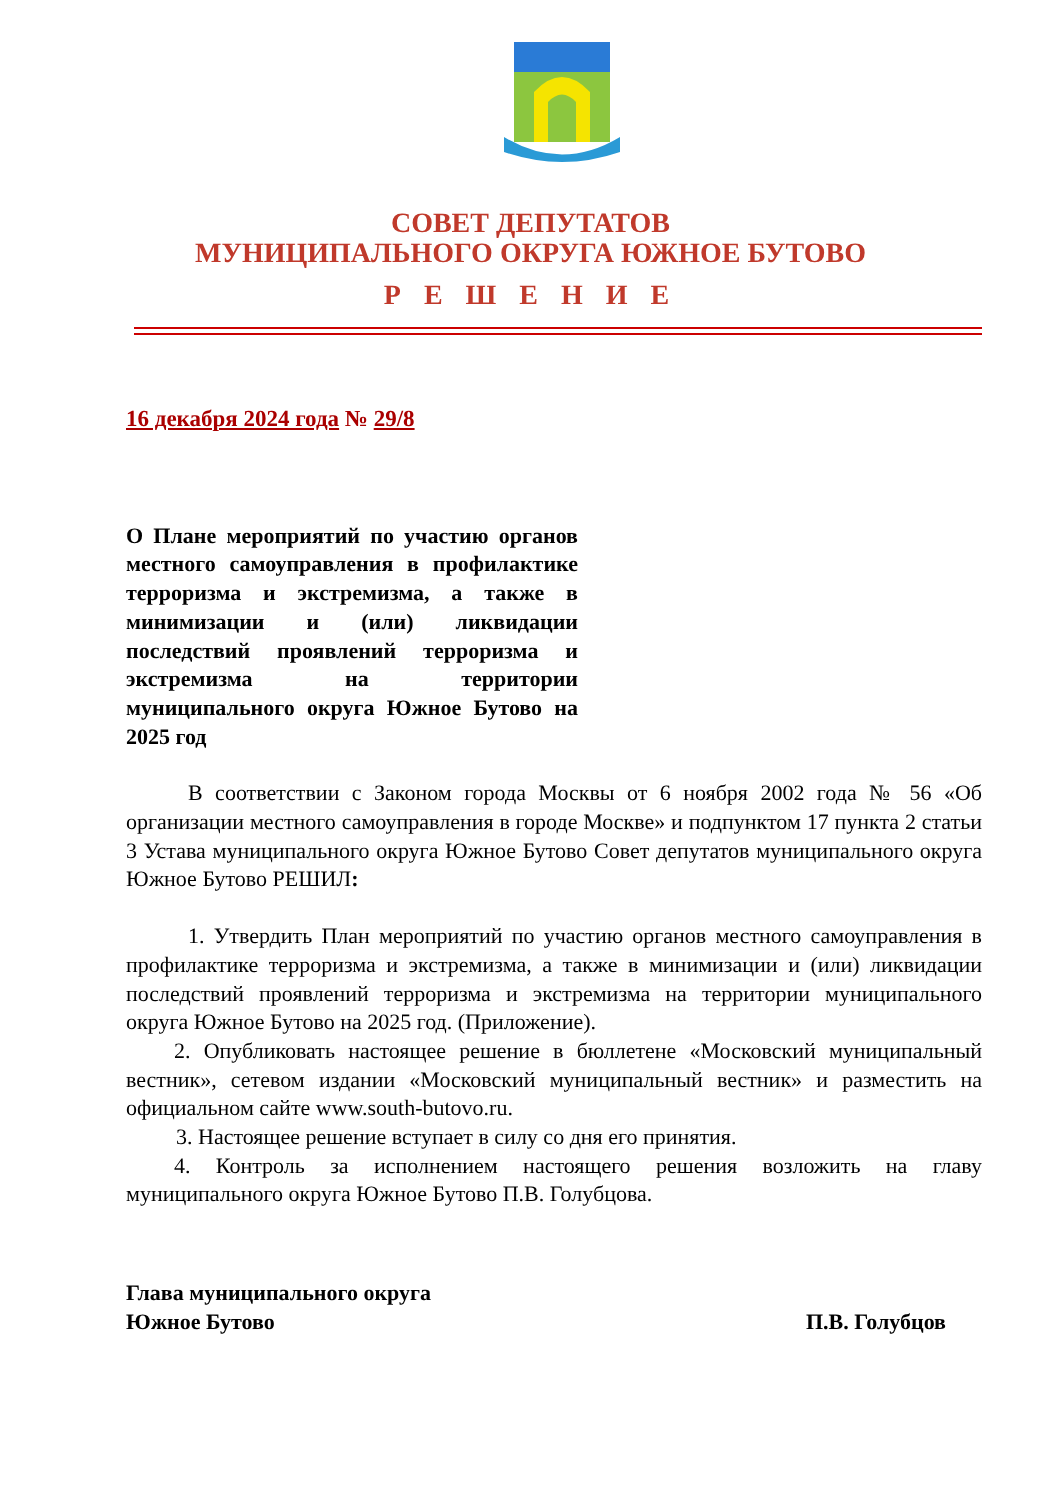СОВЕТ ДЕПУТАТОВ
МУНИЦИПАЛЬНОГО ОКРУГА ЮЖНОЕ БУТОВО
Р Е Ш Е Н И Е
16 декабря 2024 года № 29/8
О Плане мероприятий по участию органов местного самоуправления в профилактике терроризма и экстремизма, а также в минимизации и (или) ликвидации последствий проявлений терроризма и экстремизма на территории муниципального округа Южное Бутово на 2025 год
В соответствии с Законом города Москвы от 6 ноября 2002 года № 56 «Об организации местного самоуправления в городе Москве» и подпунктом 17 пункта 2 статьи 3 Устава муниципального округа Южное Бутово Совет депутатов муниципального округа Южное Бутово РЕШИЛ:
1. Утвердить План мероприятий по участию органов местного самоуправления в профилактике терроризма и экстремизма, а также в минимизации и (или) ликвидации последствий проявлений терроризма и экстремизма на территории муниципального округа Южное Бутово на 2025 год. (Приложение).
2. Опубликовать настоящее решение в бюллетене «Московский муниципальный вестник», сетевом издании «Московский муниципальный вестник» и разместить на официальном сайте www.south-butovo.ru.
3. Настоящее решение вступает в силу со дня его принятия.
4. Контроль за исполнением настоящего решения возложить на главу муниципального округа Южное Бутово П.В. Голубцова.
Глава муниципального округа
Южное Бутово
П.В. Голубцов